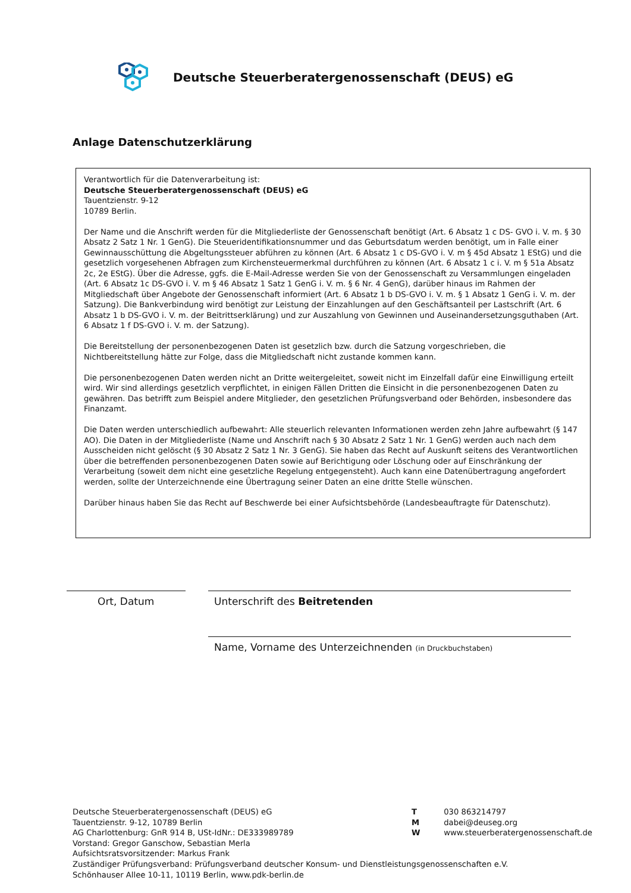Deutsche Steuerberatergenossenschaft (DEUS) eG
Anlage Datenschutzerklärung
Verantwortlich für die Datenverarbeitung ist:
Deutsche Steuerberatergenossenschaft (DEUS) eG
Tauentzienstr. 9-12
10789 Berlin.
Der Name und die Anschrift werden für die Mitgliederliste der Genossenschaft benötigt (Art. 6 Absatz 1 c DS- GVO i. V. m. § 30 Absatz 2 Satz 1 Nr. 1 GenG). Die Steueridentifikationsnummer und das Geburtsdatum werden benötigt, um in Falle einer Gewinnausschüttung die Abgeltungssteuer abführen zu können (Art. 6 Absatz 1 c DS-GVO i. V. m § 45d Absatz 1 EStG) und die gesetzlich vorgesehenen Abfragen zum Kirchensteuermerkmal durchführen zu können (Art. 6 Absatz 1 c i. V. m § 51a Absatz 2c, 2e EStG). Über die Adresse, ggfs. die E-Mail-Adresse werden Sie von der Genossenschaft zu Versammlungen eingeladen (Art. 6 Absatz 1c DS-GVO i. V. m § 46 Absatz 1 Satz 1 GenG i. V. m. § 6 Nr. 4 GenG), darüber hinaus im Rahmen der Mitgliedschaft über Angebote der Genossenschaft informiert (Art. 6 Absatz 1 b DS-GVO i. V. m. § 1 Absatz 1 GenG i. V. m. der Satzung). Die Bankverbindung wird benötigt zur Leistung der Einzahlungen auf den Geschäftsanteil per Lastschrift (Art. 6 Absatz 1 b DS-GVO i. V. m. der Beitrittserklärung) und zur Auszahlung von Gewinnen und Auseinandersetzungsguthaben (Art. 6 Absatz 1 f DS-GVO i. V. m. der Satzung).
Die Bereitstellung der personenbezogenen Daten ist gesetzlich bzw. durch die Satzung vorgeschrieben, die Nichtbereitstellung hätte zur Folge, dass die Mitgliedschaft nicht zustande kommen kann.
Die personenbezogenen Daten werden nicht an Dritte weitergeleitet, soweit nicht im Einzelfall dafür eine Einwilligung erteilt wird. Wir sind allerdings gesetzlich verpflichtet, in einigen Fällen Dritten die Einsicht in die personenbezogenen Daten zu gewähren. Das betrifft zum Beispiel andere Mitglieder, den gesetzlichen Prüfungsverband oder Behörden, insbesondere das Finanzamt.
Die Daten werden unterschiedlich aufbewahrt: Alle steuerlich relevanten Informationen werden zehn Jahre aufbewahrt (§ 147 AO). Die Daten in der Mitgliederliste (Name und Anschrift nach § 30 Absatz 2 Satz 1 Nr. 1 GenG) werden auch nach dem Ausscheiden nicht gelöscht (§ 30 Absatz 2 Satz 1 Nr. 3 GenG). Sie haben das Recht auf Auskunft seitens des Verantwortlichen über die betreffenden personenbezogenen Daten sowie auf Berichtigung oder Löschung oder auf Einschränkung der Verarbeitung (soweit dem nicht eine gesetzliche Regelung entgegensteht). Auch kann eine Datenübertragung angefordert werden, sollte der Unterzeichnende eine Übertragung seiner Daten an eine dritte Stelle wünschen.
Darüber hinaus haben Sie das Recht auf Beschwerde bei einer Aufsichtsbehörde (Landesbeauftragte für Datenschutz).
Ort, Datum Unterschrift des Beitretenden
Name, Vorname des Unterzeichnenden (in Druckbuchstaben)
Deutsche Steuerberatergenossenschaft (DEUS) eG
Tauentzienstr. 9-12, 10789 Berlin
AG Charlottenburg: GnR 914 B, USt-IdNr.: DE333989789
Vorstand: Gregor Ganschow, Sebastian Merla
Aufsichtsratsvorsitzender: Markus Frank
Zuständiger Prüfungsverband: Prüfungsverband deutscher Konsum- und Dienstleistungsgenossenschaften e.V.
Schönhauser Allee 10-11, 10119 Berlin, www.pdk-berlin.de
T 030 863214797
M dabei@deuseg.org
W www.steuerberatergenossenschaft.de